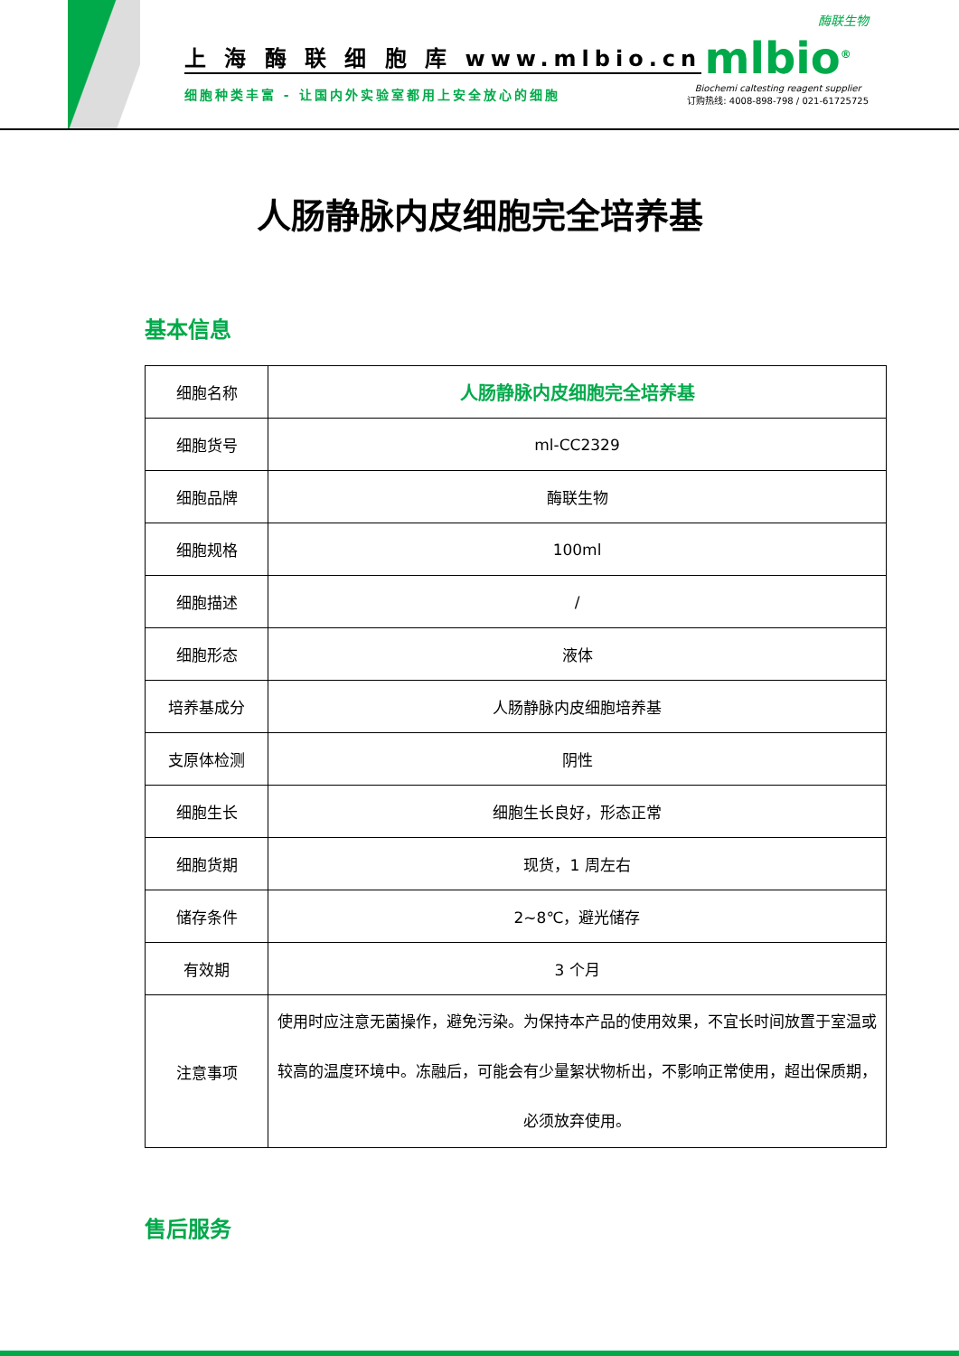上 海 酶 联 细 胞 库 www.mlbio.cn
细胞种类丰富 - 让国内外实验室都用上安全放心的细胞
酶联生物
mlbio<sup>®</sup>
Biochemi caltesting reagent supplier
订购热线: 4008-898-798 / 021-61725725
人肠静脉内皮细胞完全培养基
基本信息
| 细胞名称 | 人肠静脉内皮细胞完全培养基 |
| 细胞货号 | ml-CC2329 |
| 细胞品牌 | 酶联生物 |
| 细胞规格 | 100ml |
| 细胞描述 | / |
| 细胞形态 | 液体 |
| 培养基成分 | 人肠静脉内皮细胞培养基 |
| 支原体检测 | 阴性 |
| 细胞生长 | 细胞生长良好，形态正常 |
| 细胞货期 | 现货，1 周左右 |
| 储存条件 | 2~8℃，避光储存 |
| 有效期 | 3 个月 |
| 注意事项 | 使用时应注意无菌操作，避免污染。为保持本产品的使用效果，不宜长时间放置于室温或较高的温度环境中。冻融后，可能会有少量絮状物析出，不影响正常使用，超出保质期，必须放弃使用。 |
售后服务